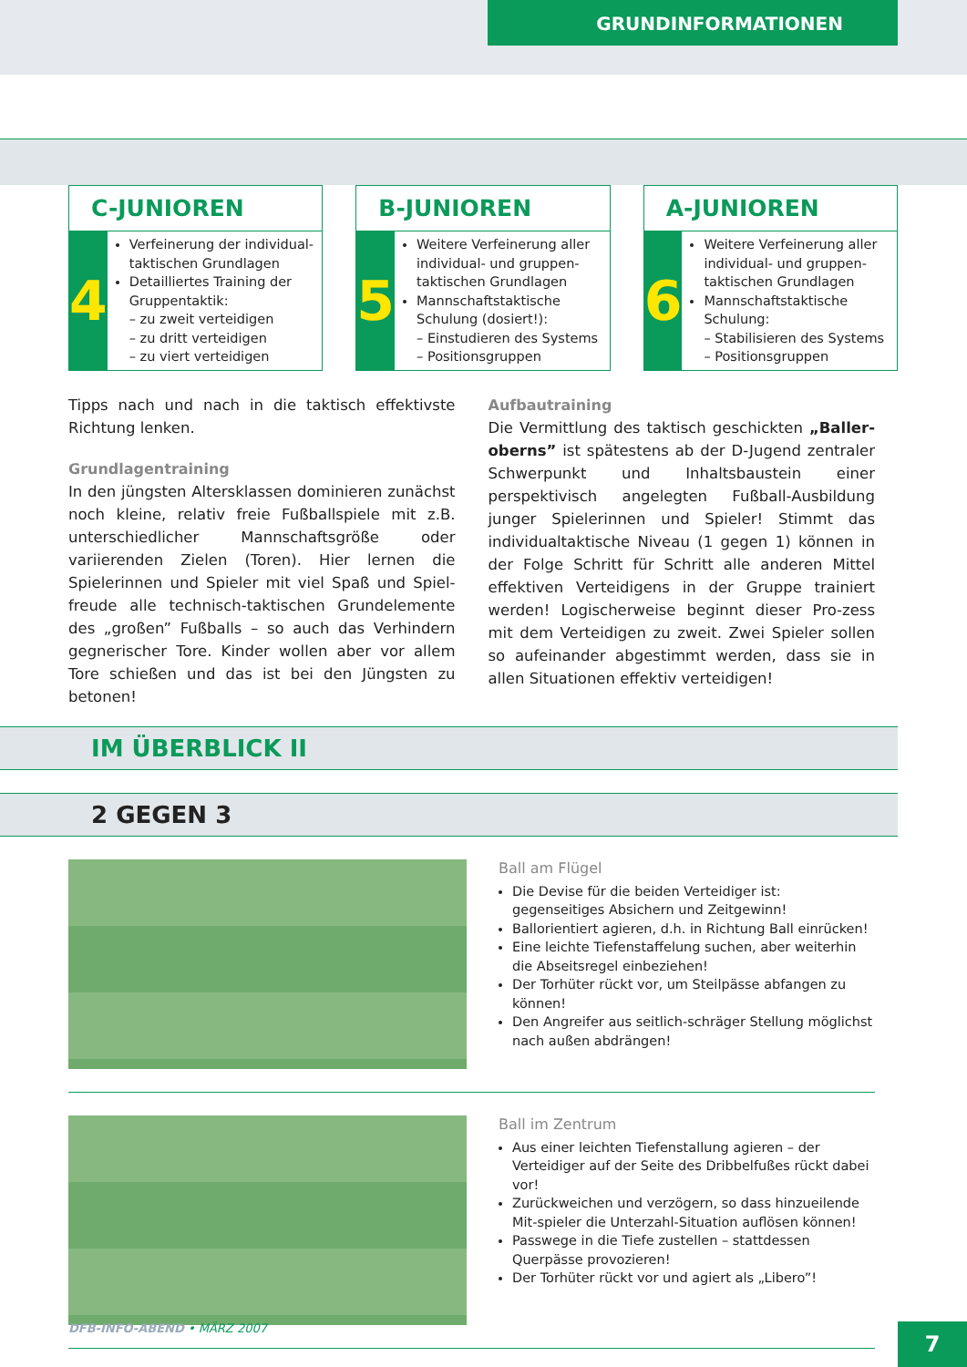GRUNDINFORMATIONEN
C-JUNIOREN
4
Verfeinerung der individual-taktischen Grundlagen
Detailliertes Training der Gruppentaktik:
– zu zweit verteidigen
– zu dritt verteidigen
– zu viert verteidigen
B-JUNIOREN
5
Weitere Verfeinerung aller individual- und gruppen-taktischen Grundlagen
Mannschaftstaktische Schulung (dosiert!):
– Einstudieren des Systems
– Positionsgruppen
A-JUNIOREN
6
Weitere Verfeinerung aller individual- und gruppen-taktischen Grundlagen
Mannschaftstaktische Schulung:
– Stabilisieren des Systems
– Positionsgruppen
Tipps nach und nach in die taktisch effektivste Richtung lenken.
Grundlagentraining
In den jüngsten Altersklassen dominieren zunächst noch kleine, relativ freie Fußballspiele mit z.B. unterschiedlicher Mannschaftsgröße oder variierenden Zielen (Toren). Hier lernen die Spielerinnen und Spieler mit viel Spaß und Spiel-freude alle technisch-taktischen Grundelemente des „großen” Fußballs – so auch das Verhindern gegnerischer Tore. Kinder wollen aber vor allem Tore schießen und das ist bei den Jüngsten zu betonen!
Aufbautraining
Die Vermittlung des taktisch geschickten „Baller-oberns” ist spätestens ab der D-Jugend zentraler Schwerpunkt und Inhaltsbaustein einer perspektivisch angelegten Fußball-Ausbildung junger Spielerinnen und Spieler! Stimmt das individualtaktische Niveau (1 gegen 1) können in der Folge Schritt für Schritt alle anderen Mittel effektiven Verteidigens in der Gruppe trainiert werden! Logischerweise beginnt dieser Pro-zess mit dem Verteidigen zu zweit. Zwei Spieler sollen so aufeinander abgestimmt werden, dass sie in allen Situationen effektiv verteidigen!
IM ÜBERBLICK II
2 GEGEN 3
Ball am Flügel
Die Devise für die beiden Verteidiger ist: gegenseitiges Absichern und Zeitgewinn!
Ballorientiert agieren, d.h. in Richtung Ball einrücken!
Eine leichte Tiefenstaffelung suchen, aber weiterhin die Abseitsregel einbeziehen!
Der Torhüter rückt vor, um Steilpässe abfangen zu können!
Den Angreifer aus seitlich-schräger Stellung möglichst nach außen abdrängen!
Ball im Zentrum
Aus einer leichten Tiefenstallung agieren – der Verteidiger auf der Seite des Dribbelfußes rückt dabei vor!
Zurückweichen und verzögern, so dass hinzueilende Mit-spieler die Unterzahl-Situation auflösen können!
Passwege in die Tiefe zustellen – stattdessen Querpässe provozieren!
Der Torhüter rückt vor und agiert als „Libero”!
DFB-INFO-ABEND • MÄRZ 2007 7